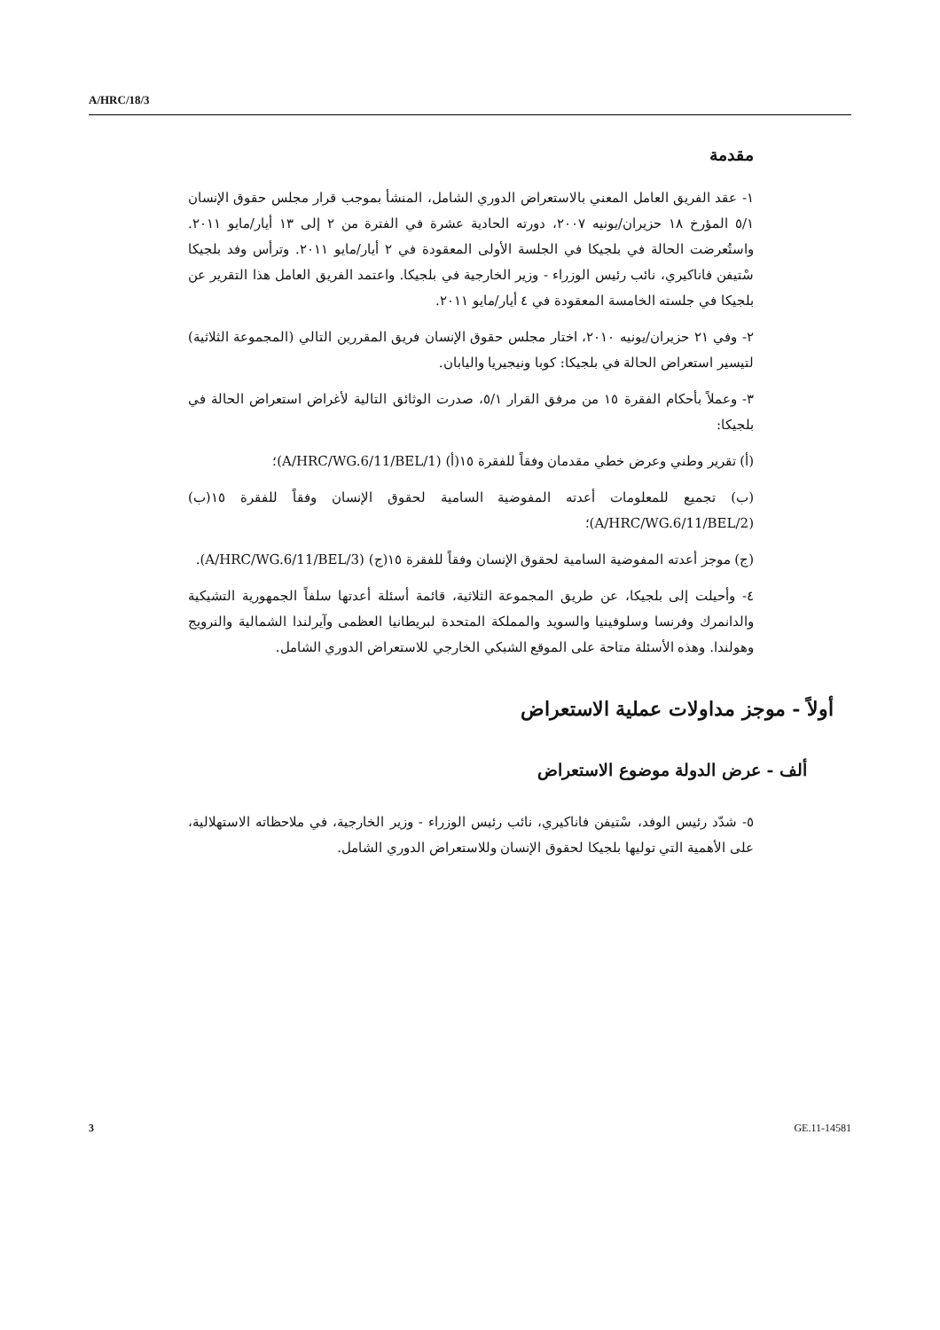A/HRC/18/3
مقدمة
١- عقد الفريق العامل المعني بالاستعراض الدوري الشامل، المنشأ بموجب قرار مجلس حقوق الإنسان ٥/١ المؤرخ ١٨ حزيران/يونيه ٢٠٠٧، دورته الحادية عشرة في الفترة من ٢ إلى ١٣ أيار/مايو ٢٠١١. واستُعرضت الحالة في بلجيكا في الجلسة الأولى المعقودة في ٢ أيار/مايو ٢٠١١. وترأس وفد بلجيكا سْتيفن فاناكيري، نائب رئيس الوزراء - وزير الخارجية في بلجيكا. واعتمد الفريق العامل هذا التقرير عن بلجيكا في جلسته الخامسة المعقودة في ٤ أيار/مايو ٢٠١١.
٢- وفي ٢١ حزيران/يونيه ٢٠١٠، اختار مجلس حقوق الإنسان فريق المقررين التالي (المجموعة الثلاثية) لتيسير استعراض الحالة في بلجيكا: كوبا ونيجيريا واليابان.
٣- وعملاً بأحكام الفقرة ١٥ من مرفق القرار ٥/١، صدرت الوثائق التالية لأغراض استعراض الحالة في بلجيكا:
(أ) تقرير وطني وعرض خطي مقدمان وفقاً للفقرة ١٥(أ) (A/HRC/WG.6/11/BEL/1)؛
(ب) تجميع للمعلومات أعدته المفوضية السامية لحقوق الإنسان وفقاً للفقرة ١٥(ب) (A/HRC/WG.6/11/BEL/2)؛
(ج) موجز أعدته المفوضية السامية لحقوق الإنسان وفقاً للفقرة ١٥(ج) (A/HRC/WG.6/11/BEL/3).
٤- وأحيلت إلى بلجيكا، عن طريق المجموعة الثلاثية، قائمة أسئلة أعدتها سلفاً الجمهورية التشيكية والدانمرك وفرنسا وسلوفينيا والسويد والمملكة المتحدة لبريطانيا العظمى وآيرلندا الشمالية والنرويج وهولندا. وهذه الأسئلة متاحة على الموقع الشبكي الخارجي للاستعراض الدوري الشامل.
أولاً - موجز مداولات عملية الاستعراض
ألف - عرض الدولة موضوع الاستعراض
٥- شدّد رئيس الوفد، سْتيفن فاناكيري، نائب رئيس الوزراء - وزير الخارجية، في ملاحظاته الاستهلالية، على الأهمية التي توليها بلجيكا لحقوق الإنسان وللاستعراض الدوري الشامل.
3 GE.11-14581